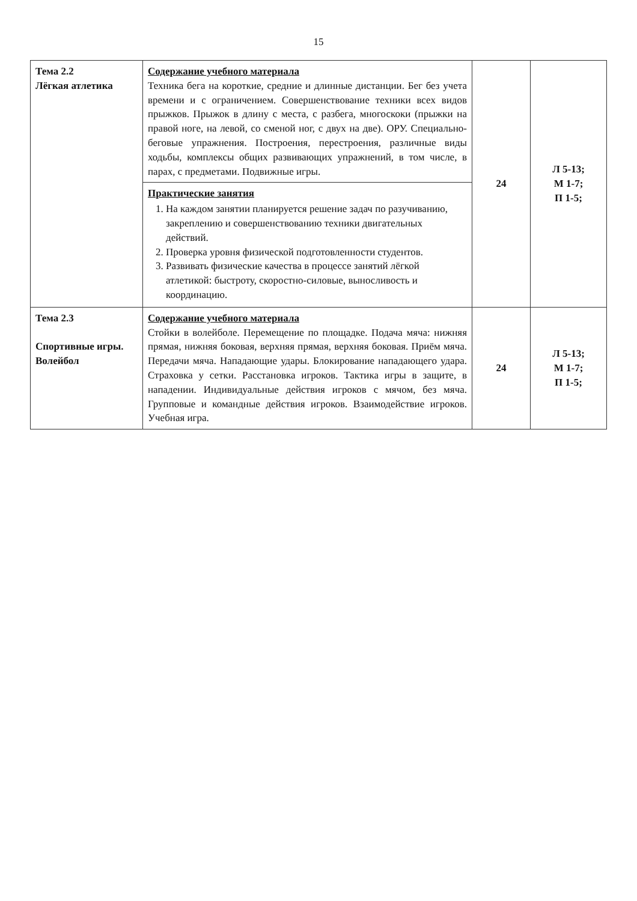15
| Тема 2.2 Лёгкая атлетика | Содержание учебного материала Техника бега на короткие, средние и длинные дистанции. Бег без учета времени и с ограничением. Совершенствование техники всех видов прыжков. Прыжок в длину с места, с разбега, многоскоки (прыжки на правой ноге, на левой, со сменой ног, с двух на две). ОРУ. Специально-беговые упражнения. Построения, перестроения, различные виды ходьбы, комплексы общих развивающих упражнений, в том числе, в парах, с предметами. Подвижные игры. | 24 | Л 5-13; М 1-7; П 1-5; |
| | Практические занятия 1. На каждом занятии планируется решение задач по разучиванию, закреплению и совершенствованию техники двигательных действий. 2. Проверка уровня физической подготовленности студентов. 3. Развивать физические качества в процессе занятий лёгкой атлетикой: быстроту, скоростно-силовые, выносливость и координацию. | | |
| Тема 2.3 Спортивные игры. Волейбол | Содержание учебного материала Стойки в волейболе. Перемещение по площадке. Подача мяча: нижняя прямая, нижняя боковая, верхняя прямая, верхняя боковая. Приём мяча. Передачи мяча. Нападающие удары. Блокирование нападающего удара. Страховка у сетки. Расстановка игроков. Тактика игры в защите, в нападении. Индивидуальные действия игроков с мячом, без мяча. Групповые и командные действия игроков. Взаимодействие игроков. Учебная игра. | 24 | Л 5-13; М 1-7; П 1-5; |